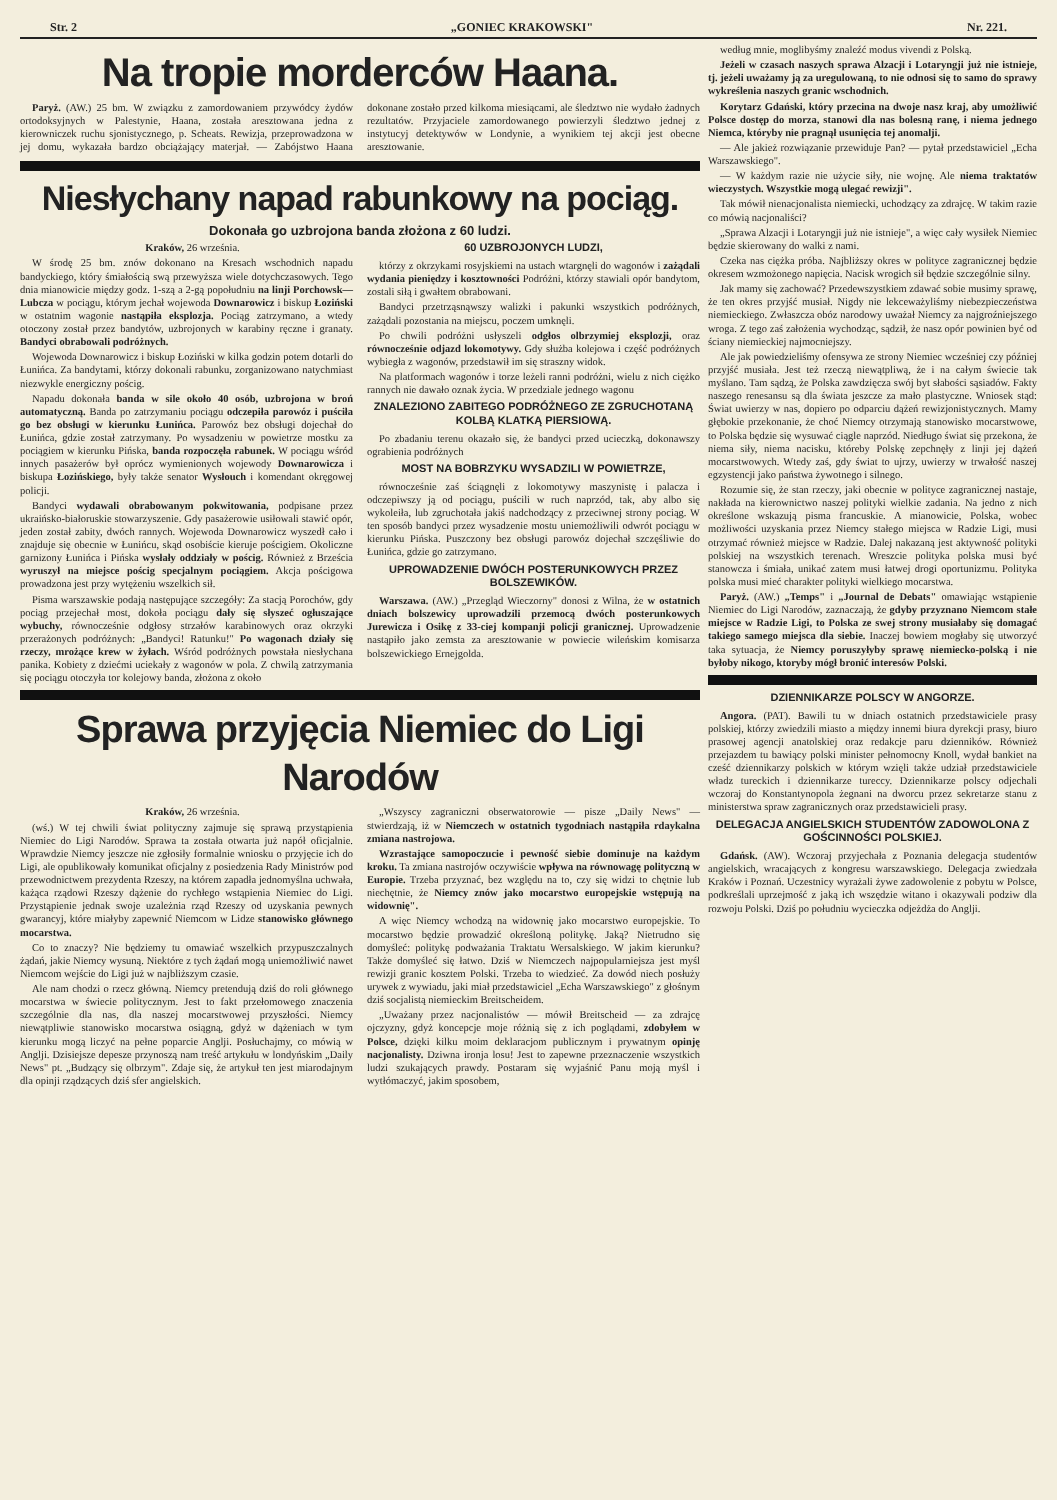Str. 2 „GONIEC KRAKOWSKI" Nr. 221.
Na tropie morderców Haana.
Paryż. (AW.) 25 bm. W związku z zamordowaniem przywódcy żydów ortodoksyjnych w Palestynie, Haana, została aresztowana jedna z kierowniczek ruchu sjonistycznego, p. Scheats. Rewizja, przeprowadzona w jej domu, wykazała bardzo obciążający materjał. — Zabójstwo Haana dokonane zostało przed kilkoma miesiącami, ale śledztwo nie wydało żadnych rezultatów. Przyjaciele zamordowanego powierzyli śledztwo jednej z instytucyj detektywów w Londynie, a wynikiem tej akcji jest obecne aresztowanie.
Niesłychany napad rabunkowy na pociąg.
Dokonała go uzbrojona banda złożona z 60 ludzi.
Kraków, 26 września.
W środę 25 bm. znów dokonano na Kresach wschodnich napadu bandyckiego, który śmiałością swą przewyższa wiele dotychczasowych. Tego dnia mianowicie między godz. 1-szą a 2-gą popołudniu na linji Porchowsk—Lubcza w pociągu, którym jechał wojewoda Downarowicz i biskup Łoziński w ostatnim wagonie nastąpiła eksplozja. Pociąg zatrzymano, a wtedy otoczony został przez bandytów, uzbrojonych w karabiny ręczne i granaty. Bandyci obrabowali podróżnych.
Wojewoda Downarowicz i biskup Łoziński w kilka godzin potem dotarli do Łunińca. Za bandytami, którzy dokonali rabunku, zorganizowano natychmiast niezwykle energiczny pościg.
Napadu dokonała banda w sile około 40 osób, uzbrojona w broń automatyczną. Banda po zatrzymaniu pociągu odczepiła parowóz i puściła go bez obsługi w kierunku Łunińca. Parowóz bez obsługi dojechał do Łunińca, gdzie został zatrzymany. Po wysadzeniu w powietrze mostku za pociągiem w kierunku Pińska, banda rozpoczęła rabunek. W pociągu wśród innych pasażerów był oprócz wymienionych wojewody Downarowicza i biskupa Łozińskiego, były także senator Wysłouch i komendant okręgowej policji.
Bandyci wydawali obrabowanym pokwitowania, podpisane przez ukraińsko-białoruskie stowarzyszenie. Gdy pasażerowie usiłowali stawić opór, jeden został zabity, dwóch rannych. Wojewoda Downarowicz wyszedł cało i znajduje się obecnie w Łunińcu, skąd osobiście kieruje pościgiem. Okoliczne garnizony Łunińca i Pińska wysłały oddziały w pościg. Również z Brześcia wyruszył na miejsce pościg specjalnym pociągiem. Akcja pościgowa prowadzona jest przy wytężeniu wszelkich sił.
Pisma warszawskie podają następujące szczegóły: Za stacją Porochów, gdy pociąg przejechał most, dokoła pociągu dały się słyszeć ogłuszające wybuchy, równocześnie odgłosy strzałów karabinowych oraz okrzyki przerażonych podróżnych: „Bandyci! Ratunku!" Po wagonach działy się rzeczy, mrożące krew w żyłach. Wśród podróżnych powstała niesłychana panika. Kobiety z dziećmi uciekały z wagonów w pola. Z chwilą zatrzymania się pociągu otoczyła tor kolejowy banda, złożona z około
60 UZBROJONYCH LUDZI,
którzy z okrzykami rosyjskiemi na ustach wtargnęli do wagonów i zażądali wydania pieniędzy i kosztowności Podróżni, którzy stawiali opór bandytom, zostali siłą i gwałtem obrabowani.
Bandyci przetrząsnąwszy walizki i pakunki wszystkich podróżnych, zażądali pozostania na miejscu, poczem umknęli.
Po chwili podróżni usłyszeli odgłos olbrzymiej eksplozji, oraz równocześnie odjazd lokomotywy. Gdy służba kolejowa i część podróżnych wybiegła z wagonów, przedstawił im się straszny widok.
Na platformach wagonów i torze leżeli ranni podróżni, wielu z nich ciężko rannych nie dawało oznak życia. W przedziale jednego wagonu
ZNALEZIONO ZABITEGO PODRÓŻNEGO ZE ZGRUCHOTANĄ KOLBĄ KLATKĄ PIERSIOWĄ.
Po zbadaniu terenu okazało się, że bandyci przed ucieczką, dokonawszy ograbienia podróżnych
MOST NA BOBRZYKU WYSADZILI W POWIETRZE,
równocześnie zaś ściągnęli z lokomotywy maszynistę i palacza i odczepiwszy ją od pociągu, puścili w ruch naprzód, tak, aby albo się wykoleiła, lub zgruchotała jakiś nadchodzący z przeciwnej strony pociąg. W ten sposób bandyci przez wysadzenie mostu uniemożliwili odwrót pociągu w kierunku Pińska. Puszczony bez obsługi parowóz dojechał szczęśliwie do Łunińca, gdzie go zatrzymano.
UPROWADZENIE DWÓCH POSTERUNKOWYCH PRZEZ BOLSZEWIKÓW.
Warszawa. (AW.) „Przegląd Wieczorny" donosi z Wilna, że w ostatnich dniach bolszewicy uprowadzili przemocą dwóch posterunkowych Jurewicza i Osikę z 33-ciej kompanji policji granicznej. Uprowadzenie nastąpiło jako zemsta za aresztowanie w powiecie wileńskim komisarza bolszewickiego Ernejgolda.
Sprawa przyjęcia Niemiec do Ligi Narodów
Kraków, 26 września.
(wś.) W tej chwili świat polityczny zajmuje się sprawą przystąpienia Niemiec do Ligi Narodów. Sprawa ta została otwarta już napół oficjalnie. Wprawdzie Niemcy jeszcze nie zgłosiły formalnie wniosku o przyjęcie ich do Ligi, ale opublikowały komunikat oficjalny z posiedzenia Rady Ministrów pod przewodnictwem prezydenta Rzeszy, na którem zapadła jednomyślna uchwała, każąca rządowi Rzeszy dążenie do rychłego wstąpienia Niemiec do Ligi. Przystąpienie jednak swoje uzależnia rząd Rzeszy od uzyskania pewnych gwarancyj, które miałyby zapewnić Niemcom w Lidze stanowisko głównego mocarstwa.
Co to znaczy? Nie będziemy tu omawiać wszelkich przypuszczalnych żądań, jakie Niemcy wysuną. Niektóre z tych żądań mogą uniemożliwić nawet Niemcom wejście do Ligi już w najbliższym czasie.
Ale nam chodzi o rzecz główną. Niemcy pretendują dziś do roli głównego mocarstwa w świecie politycznym. Jest to fakt przełomowego znaczenia szczególnie dla nas, dla naszej mocarstwowej przyszłości. Niemcy niewątpliwie stanowisko mocarstwa osiągną, gdyż w dążeniach w tym kierunku mogą liczyć na pełne poparcie Anglji. Posłuchajmy, co mówią w Anglji. Dzisiejsze depesze przynoszą nam treść artykułu w londyńskim „Daily News" pt. „Budzący się olbrzym". Zdaje się, że artykuł ten jest miarodajnym dla opinji rządzących dziś sfer angielskich.
„Wszyscy zagraniczni obserwatorowie — pisze „Daily News" — stwierdzają, iż w Niemczech w ostatnich tygodniach nastąpiła rdaykalna zmiana nastrojowa.
Wzrastające samopoczucie i pewność siebie dominuje na każdym kroku. Ta zmiana nastrojów oczywiście wpływa na równowagę polityczną w Europie. Trzeba przyznać, bez względu na to, czy się widzi to chętnie lub niechętnie, że Niemcy znów jako mocarstwo europejskie wstępują na widownię".
A więc Niemcy wchodzą na widownię jako mocarstwo europejskie. To mocarstwo będzie prowadzić określoną politykę. Jaką? Nietrudno się domyśleć: politykę podważania Traktatu Wersalskiego. W jakim kierunku? Także domyśleć się łatwo. Dziś w Niemczech najpopularniejsza jest myśl rewizji granic kosztem Polski. Trzeba to wiedzieć. Za dowód niech posłuży urywek z wywiadu, jaki miał przedstawiciel „Echa Warszawskiego" z głośnym dziś socjalistą niemieckim Breitscheidem.
„Uważany przez nacjonalistów — mówił Breitscheid — za zdrajcę ojczyzny, gdyż koncepcje moje różnią się z ich poglądami, zdobyłem w Polsce, dzięki kilku moim deklaracjom publicznym i prywatnym opinję nacjonalisty. Dziwna ironja losu! Jest to zapewne przeznaczenie wszystkich ludzi szukających prawdy. Postaram się wyjaśnić Panu moją myśl i wytłómaczyć, jakim sposobem,
według mnie, moglibyśmy znaleźć modus vivendi z Polską.
Jeżeli w czasach naszych sprawa Alzacji i Lotaryngji już nie istnieje, tj. jeżeli uważamy ją za uregulowaną, to nie odnosi się to samo do sprawy wykreślenia naszych granic wschodnich.
Korytarz Gdański, który przecina na dwoje nasz kraj, aby umożliwić Polsce dostęp do morza, stanowi dla nas bolesną ranę, i niema jednego Niemca, któryby nie pragnął usunięcia tej anomalji.
— Ale jakież rozwiązanie przewiduje Pan? — pytał przedstawiciel „Echa Warszawskiego".
— W każdym razie nie użycie siły, nie wojnę. Ale niema traktatów wieczystych. Wszystkie mogą ulegać rewizji".
Tak mówił nienacjonalista niemiecki, uchodzący za zdrajcę. W takim razie co mówią nacjonaliści?
„Sprawa Alzacji i Lotaryngji już nie istnieje", a więc cały wysiłek Niemiec będzie skierowany do walki z nami.
Czeka nas ciężka próba. Najbliższy okres w polityce zagranicznej będzie okresem wzmożonego napięcia. Nacisk wrogich sił będzie szczególnie silny.
Jak mamy się zachować? Przedewszystkiem zdawać sobie musimy sprawę, że ten okres przyjść musiał. Nigdy nie lekceważyliśmy niebezpieczeństwa niemieckiego. Zwłaszcza obóz narodowy uważał Niemcy za najgroźniejszego wroga. Z tego zaś założenia wychodząc, sądził, że nasz opór powinien być od ściany niemieckiej najmocniejszy.
Ale jak powiedzieliśmy ofensywa ze strony Niemiec wcześniej czy później przyjść musiała. Jest też rzeczą niewątpliwą, że i na całym świecie tak myślano. Tam sądzą, że Polska zawdzięcza swój byt słabości sąsiadów. Fakty naszego renesansu są dla świata jeszcze za mało plastyczne. Wniosek stąd: Świat uwierzy w nas, dopiero po odparciu dążeń rewizjonistycznych. Mamy głębokie przekonanie, że choć Niemcy otrzymają stanowisko mocarstwowe, to Polska będzie się wysuwać ciągle naprzód. Niedługo świat się przekona, że niema siły, niema nacisku, któreby Polskę zepchnęły z linji jej dążeń mocarstwowych. Wtedy zaś, gdy świat to ujrzy, uwierzy w trwałość naszej egzystencji jako państwa żywotnego i silnego.
Rozumie się, że stan rzeczy, jaki obecnie w polityce zagranicznej nastaje, nakłada na kierownictwo naszej polityki wielkie zadania. Na jedno z nich określone wskazują pisma francuskie. A mianowicie, Polska, wobec możliwości uzyskania przez Niemcy stałego miejsca w Radzie Ligi, musi otrzymać również miejsce w Radzie. Dalej nakazaną jest aktywność polityki polskiej na wszystkich terenach. Wreszcie polityka polska musi być stanowcza i śmiała, unikać zatem musi łatwej drogi oportunizmu. Polityka polska musi mieć charakter polityki wielkiego mocarstwa.
Paryż. (AW.) „Temps" i „Journal de Debats" omawiając wstąpienie Niemiec do Ligi Narodów, zaznaczają, że gdyby przyznano Niemcom stałe miejsce w Radzie Ligi, to Polska ze swej strony musiałaby się domagać takiego samego miejsca dla siebie. Inaczej bowiem mogłaby się utworzyć taka sytuacja, że Niemcy poruszyłyby sprawę niemiecko-polską i nie byłoby nikogo, ktoryby mógł bronić interesów Polski.
DZIENNIKARZE POLSCY W ANGORZE.
Angora. (PAT). Bawili tu w dniach ostatnich przedstawiciele prasy polskiej, którzy zwiedzili miasto a między innemi biura dyrekcji prasy, biuro prasowej agencji anatolskiej oraz redakcje paru dzienników. Również przejazdem tu bawiący polski minister pełnomocny Knoll, wydał bankiet na cześć dziennikarzy polskich w którym wzięli także udział przedstawiciele władz tureckich i dziennikarze tureccy. Dziennikarze polscy odjechali wczoraj do Konstantynopola żegnani na dworcu przez sekretarze stanu z ministerstwa spraw zagranicznych oraz przedstawicieli prasy.
DELEGACJA ANGIELSKICH STUDENTÓW ZADOWOLONA Z GOŚCINNOŚCI POLSKIEJ.
Gdańsk. (AW). Wczoraj przyjechała z Poznania delegacja studentów angielskich, wracających z kongresu warszawskiego. Delegacja zwiedzała Kraków i Poznań. Uczestnicy wyrażali żywe zadowolenie z pobytu w Polsce, podkreślali uprzejmość z jaką ich wszędzie witano i okazywali podziw dla rozwoju Polski. Dziś po południu wycieczka odjeżdża do Anglji.